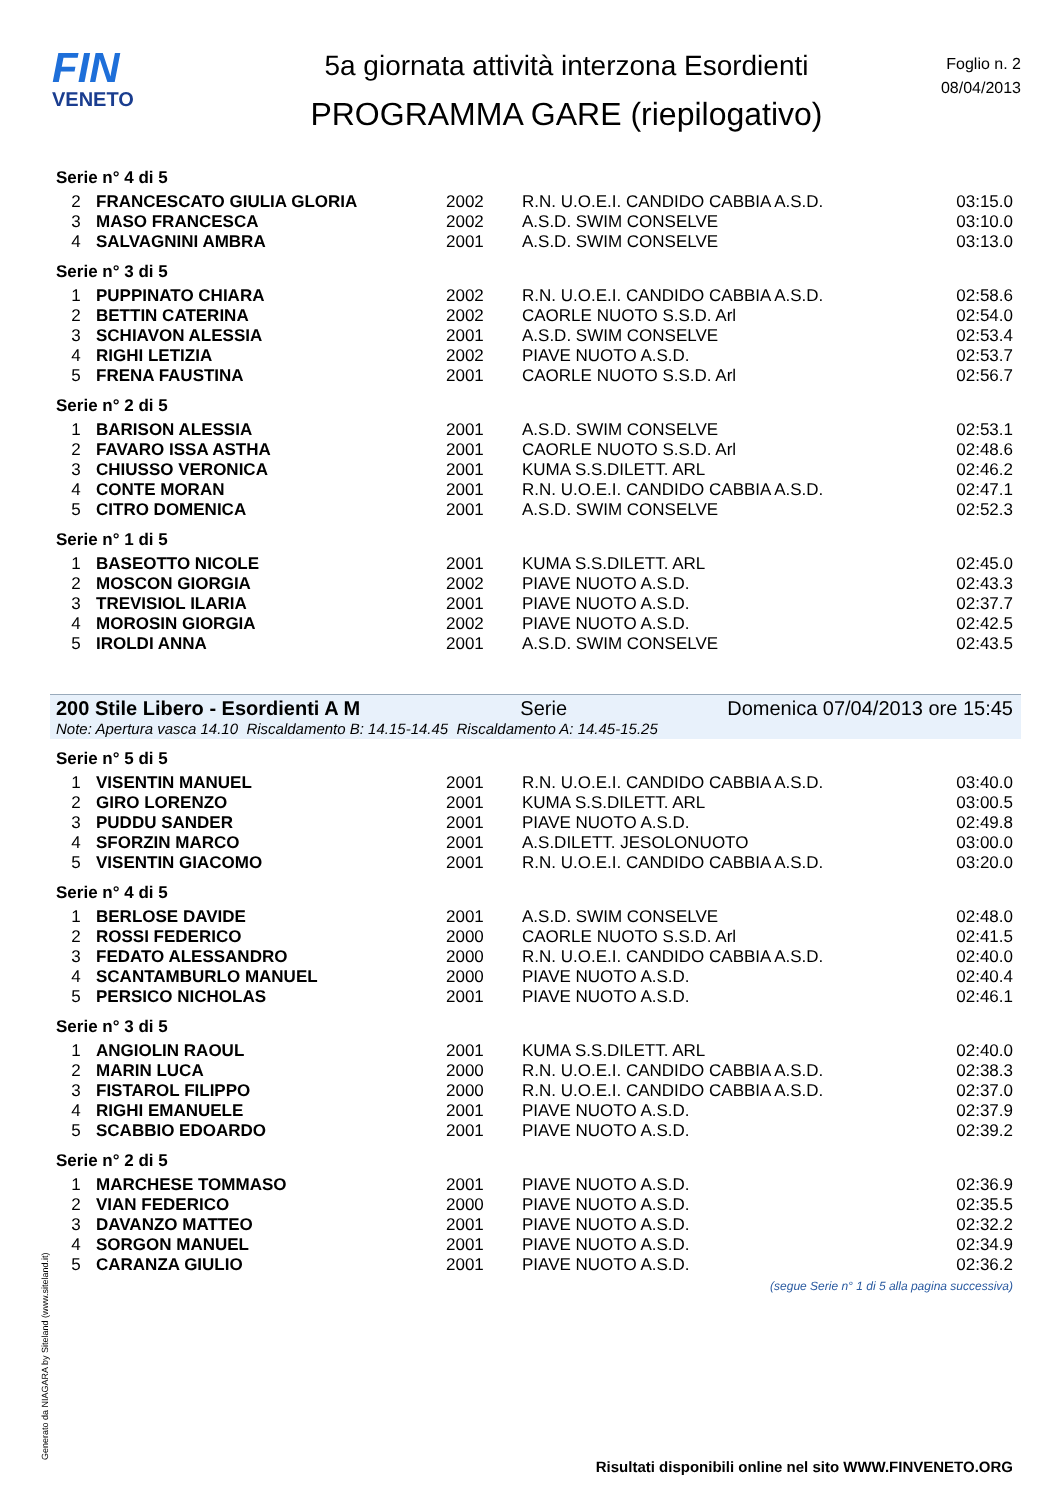FIN
VENETO
5a giornata attività interzona Esordienti
PROGRAMMA GARE (riepilogativo)
Foglio n. 2
08/04/2013
Serie n° 4 di 5
| 2 | FRANCESCATO GIULIA GLORIA | 2002 | R.N. U.O.E.I. CANDIDO CABBIA A.S.D. | 03:15.0 |
| 3 | MASO FRANCESCA | 2002 | A.S.D. SWIM CONSELVE | 03:10.0 |
| 4 | SALVAGNINI AMBRA | 2001 | A.S.D. SWIM CONSELVE | 03:13.0 |
Serie n° 3 di 5
| 1 | PUPPINATO CHIARA | 2002 | R.N. U.O.E.I. CANDIDO CABBIA A.S.D. | 02:58.6 |
| 2 | BETTIN CATERINA | 2002 | CAORLE NUOTO S.S.D. Arl | 02:54.0 |
| 3 | SCHIAVON ALESSIA | 2001 | A.S.D. SWIM CONSELVE | 02:53.4 |
| 4 | RIGHI LETIZIA | 2002 | PIAVE NUOTO A.S.D. | 02:53.7 |
| 5 | FRENA FAUSTINA | 2001 | CAORLE NUOTO S.S.D. Arl | 02:56.7 |
Serie n° 2 di 5
| 1 | BARISON ALESSIA | 2001 | A.S.D. SWIM CONSELVE | 02:53.1 |
| 2 | FAVARO ISSA ASTHA | 2001 | CAORLE NUOTO S.S.D. Arl | 02:48.6 |
| 3 | CHIUSSO VERONICA | 2001 | KUMA S.S.DILETT. ARL | 02:46.2 |
| 4 | CONTE MORAN | 2001 | R.N. U.O.E.I. CANDIDO CABBIA A.S.D. | 02:47.1 |
| 5 | CITRO DOMENICA | 2001 | A.S.D. SWIM CONSELVE | 02:52.3 |
Serie n° 1 di 5
| 1 | BASEOTTO NICOLE | 2001 | KUMA S.S.DILETT. ARL | 02:45.0 |
| 2 | MOSCON GIORGIA | 2002 | PIAVE NUOTO A.S.D. | 02:43.3 |
| 3 | TREVISIOL ILARIA | 2001 | PIAVE NUOTO A.S.D. | 02:37.7 |
| 4 | MOROSIN GIORGIA | 2002 | PIAVE NUOTO A.S.D. | 02:42.5 |
| 5 | IROLDI ANNA | 2001 | A.S.D. SWIM CONSELVE | 02:43.5 |
200 Stile Libero - Esordienti A M Serie Domenica 07/04/2013 ore 15:45
Note: Apertura vasca 14.10 Riscaldamento B: 14.15-14.45 Riscaldamento A: 14.45-15.25
Serie n° 5 di 5
| 1 | VISENTIN MANUEL | 2001 | R.N. U.O.E.I. CANDIDO CABBIA A.S.D. | 03:40.0 |
| 2 | GIRO LORENZO | 2001 | KUMA S.S.DILETT. ARL | 03:00.5 |
| 3 | PUDDU SANDER | 2001 | PIAVE NUOTO A.S.D. | 02:49.8 |
| 4 | SFORZIN MARCO | 2001 | A.S.DILETT. JESOLONUOTO | 03:00.0 |
| 5 | VISENTIN GIACOMO | 2001 | R.N. U.O.E.I. CANDIDO CABBIA A.S.D. | 03:20.0 |
Serie n° 4 di 5
| 1 | BERLOSE DAVIDE | 2001 | A.S.D. SWIM CONSELVE | 02:48.0 |
| 2 | ROSSI FEDERICO | 2000 | CAORLE NUOTO S.S.D. Arl | 02:41.5 |
| 3 | FEDATO ALESSANDRO | 2000 | R.N. U.O.E.I. CANDIDO CABBIA A.S.D. | 02:40.0 |
| 4 | SCANTAMBURLO MANUEL | 2000 | PIAVE NUOTO A.S.D. | 02:40.4 |
| 5 | PERSICO NICHOLAS | 2001 | PIAVE NUOTO A.S.D. | 02:46.1 |
Serie n° 3 di 5
| 1 | ANGIOLIN RAOUL | 2001 | KUMA S.S.DILETT. ARL | 02:40.0 |
| 2 | MARIN LUCA | 2000 | R.N. U.O.E.I. CANDIDO CABBIA A.S.D. | 02:38.3 |
| 3 | FISTAROL FILIPPO | 2000 | R.N. U.O.E.I. CANDIDO CABBIA A.S.D. | 02:37.0 |
| 4 | RIGHI EMANUELE | 2001 | PIAVE NUOTO A.S.D. | 02:37.9 |
| 5 | SCABBIO EDOARDO | 2001 | PIAVE NUOTO A.S.D. | 02:39.2 |
Serie n° 2 di 5
| 1 | MARCHESE TOMMASO | 2001 | PIAVE NUOTO A.S.D. | 02:36.9 |
| 2 | VIAN FEDERICO | 2000 | PIAVE NUOTO A.S.D. | 02:35.5 |
| 3 | DAVANZO MATTEO | 2001 | PIAVE NUOTO A.S.D. | 02:32.2 |
| 4 | SORGON MANUEL | 2001 | PIAVE NUOTO A.S.D. | 02:34.9 |
| 5 | CARANZA GIULIO | 2001 | PIAVE NUOTO A.S.D. | 02:36.2 |
(segue Serie n° 1 di 5 alla pagina successiva)
Generato da NIAGARA by Siteland (www.siteland.it)
Risultati disponibili online nel sito WWW.FINVENETO.ORG